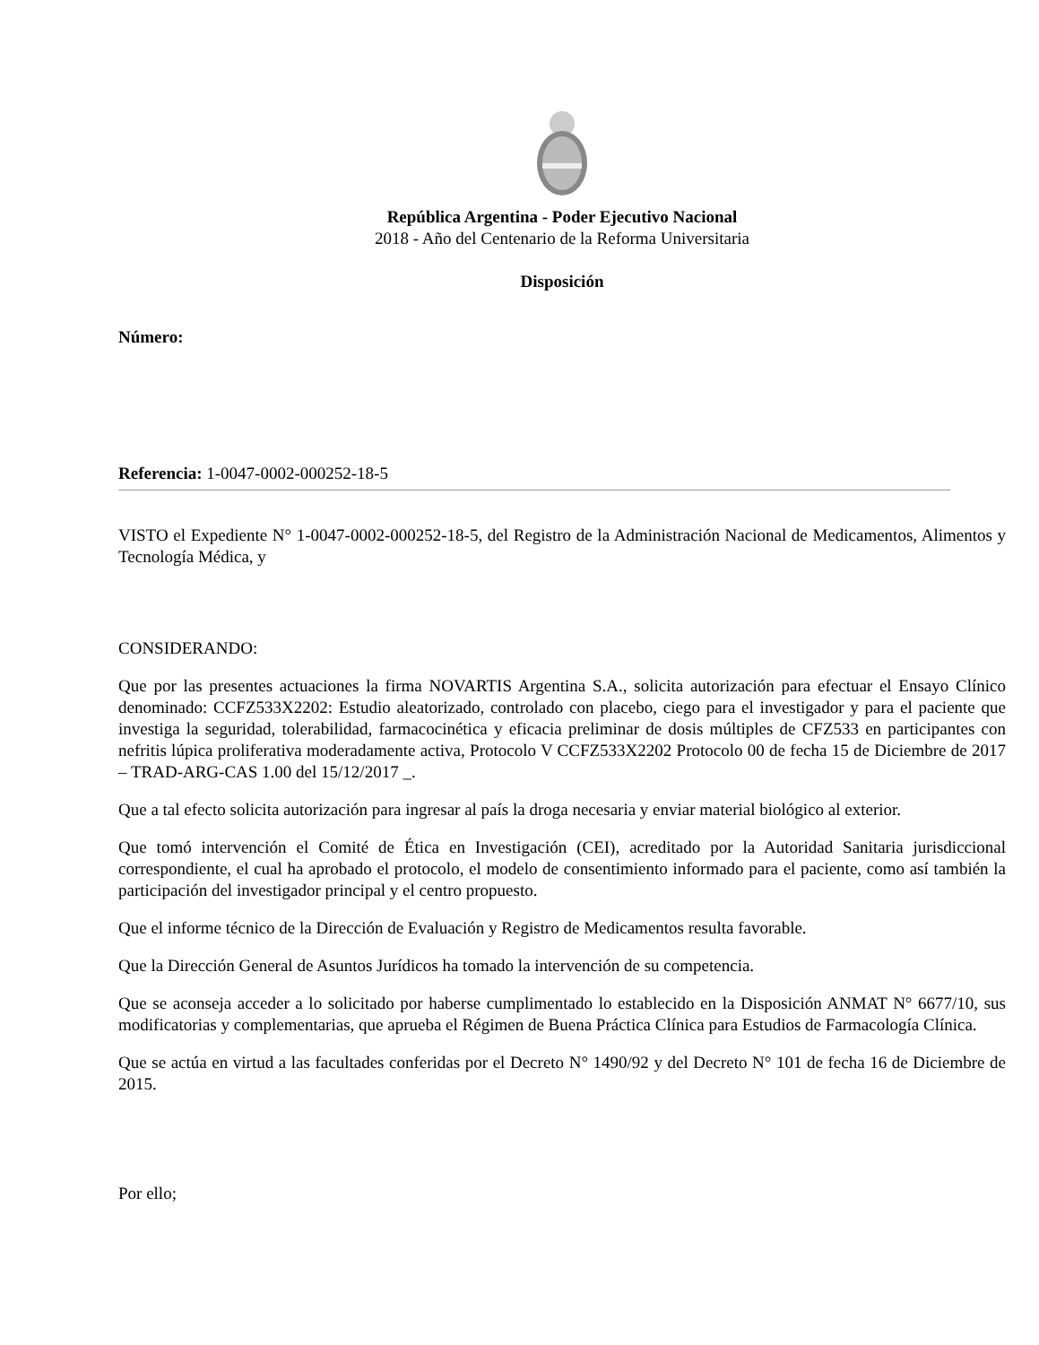República Argentina - Poder Ejecutivo Nacional
2018 - Año del Centenario de la Reforma Universitaria
Disposición
Número:
Referencia: 1-0047-0002-000252-18-5
VISTO el Expediente N° 1-0047-0002-000252-18-5, del Registro de la Administración Nacional de Medicamentos, Alimentos y Tecnología Médica, y
CONSIDERANDO:
Que por las presentes actuaciones la firma NOVARTIS Argentina S.A., solicita autorización para efectuar el Ensayo Clínico denominado: CCFZ533X2202: Estudio aleatorizado, controlado con placebo, ciego para el investigador y para el paciente que investiga la seguridad, tolerabilidad, farmacocinética y eficacia preliminar de dosis múltiples de CFZ533 en participantes con nefritis lúpica proliferativa moderadamente activa, Protocolo V CCFZ533X2202 Protocolo 00 de fecha 15 de Diciembre de 2017 – TRAD-ARG-CAS 1.00 del 15/12/2017 _.
Que a tal efecto solicita autorización para ingresar al país la droga necesaria y enviar material biológico al exterior.
Que tomó intervención el Comité de Ética en Investigación (CEI), acreditado por la Autoridad Sanitaria jurisdiccional correspondiente, el cual ha aprobado el protocolo, el modelo de consentimiento informado para el paciente, como así también la participación del investigador principal y el centro propuesto.
Que el informe técnico de la Dirección de Evaluación y Registro de Medicamentos resulta favorable.
Que la Dirección General de Asuntos Jurídicos ha tomado la intervención de su competencia.
Que se aconseja acceder a lo solicitado por haberse cumplimentado lo establecido en la Disposición ANMAT N° 6677/10, sus modificatorias y complementarias, que aprueba el Régimen de Buena Práctica Clínica para Estudios de Farmacología Clínica.
Que se actúa en virtud a las facultades conferidas por el Decreto N° 1490/92 y del Decreto N° 101 de fecha 16 de Diciembre de 2015.
Por ello;